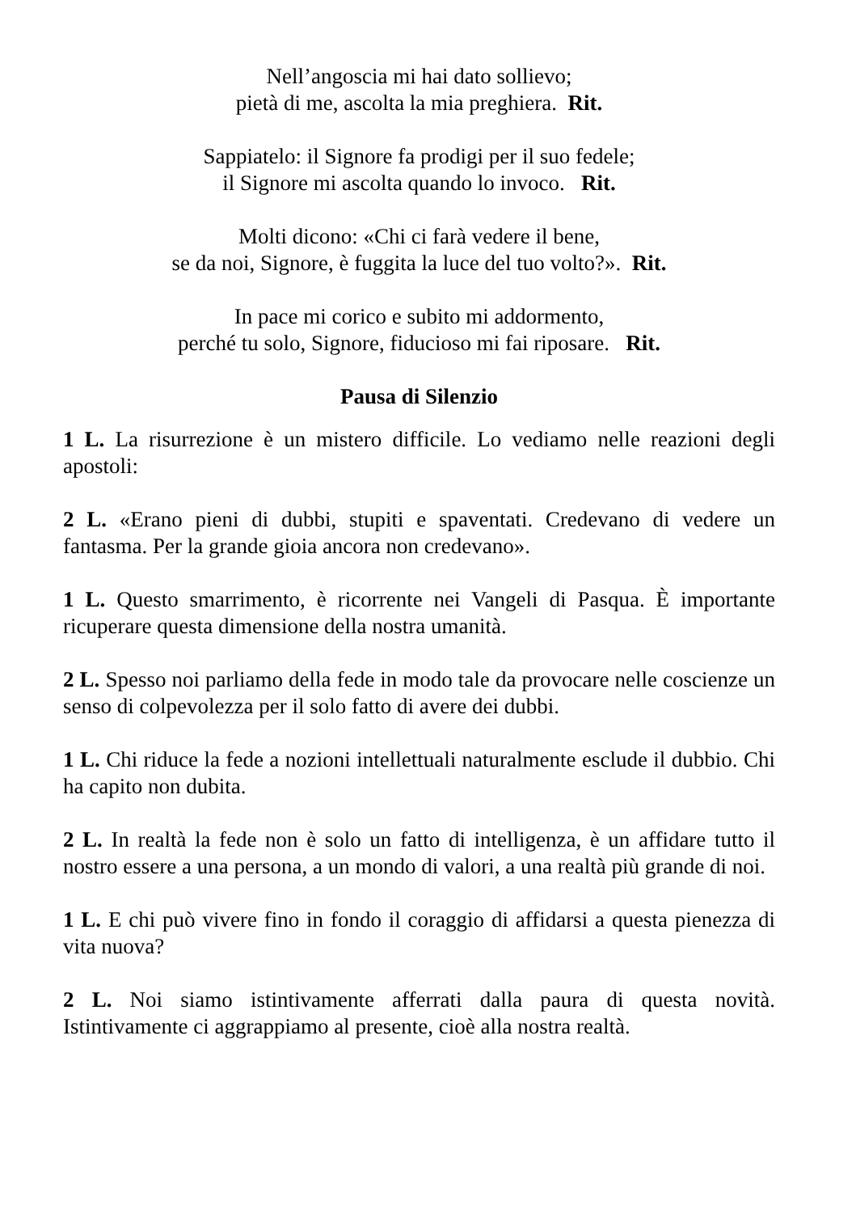Nell’angoscia mi hai dato sollievo;
pietà di me, ascolta la mia preghiera. Rit.
Sappiatelo: il Signore fa prodigi per il suo fedele;
il Signore mi ascolta quando lo invoco. Rit.
Molti dicono: «Chi ci farà vedere il bene,
se da noi, Signore, è fuggita la luce del tuo volto?». Rit.
In pace mi corico e subito mi addormento,
perché tu solo, Signore, fiducioso mi fai riposare. Rit.
Pausa di Silenzio
1 L. La risurrezione è un mistero difficile. Lo vediamo nelle reazioni degli apostoli:
2 L. «Erano pieni di dubbi, stupiti e spaventati. Credevano di vedere un fantasma. Per la grande gioia ancora non credevano».
1 L. Questo smarrimento, è ricorrente nei Vangeli di Pasqua. È importante ricuperare questa dimensione della nostra umanità.
2 L. Spesso noi parliamo della fede in modo tale da provocare nelle coscienze un senso di colpevolezza per il solo fatto di avere dei dubbi.
1 L. Chi riduce la fede a nozioni intellettuali naturalmente esclude il dubbio. Chi ha capito non dubita.
2 L. In realtà la fede non è solo un fatto di intelligenza, è un affidare tutto il nostro essere a una persona, a un mondo di valori, a una realtà più grande di noi.
1 L. E chi può vivere fino in fondo il coraggio di affidarsi a questa pienezza di vita nuova?
2 L. Noi siamo istintivamente afferrati dalla paura di questa novità. Istintivamente ci aggrappiamo al presente, cioè alla nostra realtà.